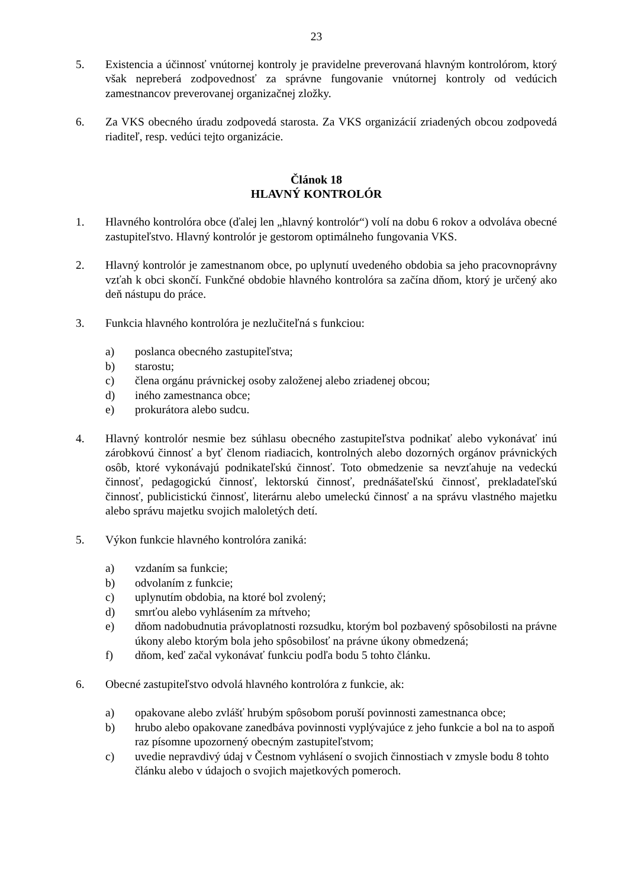23
5. Existencia a účinnosť vnútornej kontroly je pravidelne preverovaná hlavným kontrolórom, ktorý však nepreberá zodpovednosť za správne fungovanie vnútornej kontroly od vedúcich zamestnancov preverovanej organizačnej zložky.
6. Za VKS obecného úradu zodpovedá starosta. Za VKS organizácií zriadených obcou zodpovedá riaditeľ, resp. vedúci tejto organizácie.
Článok 18
HLAVNÝ KONTROLÓR
1. Hlavného kontrolóra obce (ďalej len „hlavný kontrolór“) volí na dobu 6 rokov a odvoláva obecné zastupiteľstvo. Hlavný kontrolór je gestorom optimálneho fungovania VKS.
2. Hlavný kontrolór je zamestnanom obce, po uplynutí uvedeného obdobia sa jeho pracovnoprávny vzťah k obci skončí. Funkčné obdobie hlavného kontrolóra sa začína dňom, ktorý je určený ako deň nástupu do práce.
3. Funkcia hlavného kontrolóra je nezlučiteľná s funkciou:
a) poslanca obecného zastupiteľstva;
b) starostu;
c) člena orgánu právnickej osoby založenej alebo zriadenej obcou;
d) iného zamestnanca obce;
e) prokurátora alebo sudcu.
4. Hlavný kontrolór nesmie bez súhlasu obecného zastupiteľstva podnikať alebo vykonávať inú zárobkovú činnosť a byť členom riadiacich, kontrolných alebo dozorných orgánov právnických osôb, ktoré vykonávajú podnikateľskú činnosť. Toto obmedzenie sa nevzťahuje na vedeckú činnosť, pedagogickú činnosť, lektorskú činnosť, prednášateľskú činnosť, prekladateľskú činnosť, publicistickú činnosť, literárnu alebo umeleckú činnosť a na správu vlastného majetku alebo správu majetku svojich maloletých detí.
5. Výkon funkcie hlavného kontrolóra zaniká:
a) vzdaním sa funkcie;
b) odvolaním z funkcie;
c) uplynutím obdobia, na ktoré bol zvolený;
d) smrťou alebo vyhlásením za mŕtveho;
e) dňom nadobudnutia právoplatnosti rozsudku, ktorým bol pozbavený spôsobilosti na právne úkony alebo ktorým bola jeho spôsobilosť na právne úkony obmedzená;
f) dňom, keď začal vykonávať funkciu podľa bodu 5 tohto článku.
6. Obecné zastupiteľstvo odvolá hlavného kontrolóra z funkcie, ak:
a) opakovane alebo zvlášť hrubým spôsobom poruší povinnosti zamestnanca obce;
b) hrubo alebo opakovane zanedbáva povinnosti vyplývajúce z jeho funkcie a bol na to aspoň raz písomne upozornený obecným zastupiteľstvom;
c) uvedie nepravdivý údaj v Čestnom vyhlásení o svojich činnostiach v zmysle bodu 8 tohto článku alebo v údajoch o svojich majetkových pomeroch.